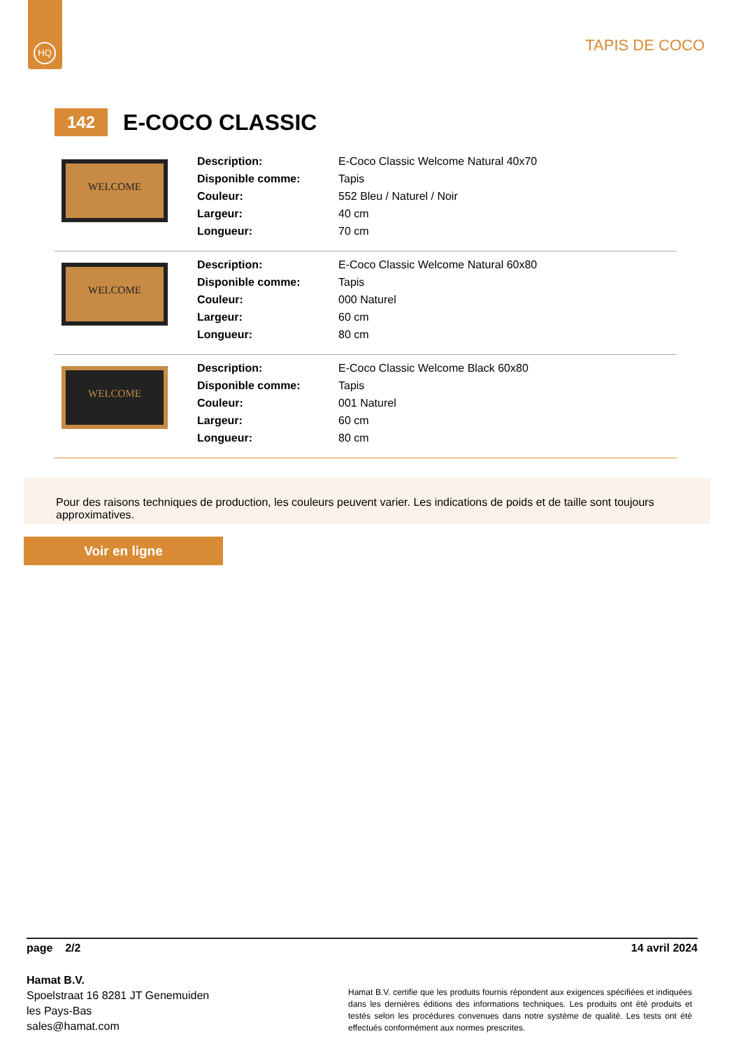HQ
TAPIS DE COCO
142
E-COCO CLASSIC
WELCOME
| Description: | E-Coco Classic Welcome Natural 40x70 |
| Disponible comme: | Tapis |
| Couleur: | 552 Bleu / Naturel / Noir |
| Largeur: | 40 cm |
| Longueur: | 70 cm |
WELCOME
| Description: | E-Coco Classic Welcome Natural 60x80 |
| Disponible comme: | Tapis |
| Couleur: | 000 Naturel |
| Largeur: | 60 cm |
| Longueur: | 80 cm |
WELCOME
| Description: | E-Coco Classic Welcome Black 60x80 |
| Disponible comme: | Tapis |
| Couleur: | 001 Naturel |
| Largeur: | 60 cm |
| Longueur: | 80 cm |
Pour des raisons techniques de production, les couleurs peuvent varier. Les indications de poids et de taille sont toujours approximatives.
Voir en ligne
page 2/2 14 avril 2024
Hamat B.V.
Spoelstraat 16 8281 JT Genemuiden
les Pays-Bas
sales@hamat.com
Hamat B.V. certifie que les produits fournis répondent aux exigences spécifiées et indiquées dans les dernières éditions des informations techniques. Les produits ont été produits et testés selon les procédures convenues dans notre système de qualité. Les tests ont été effectués conformément aux normes prescrites.